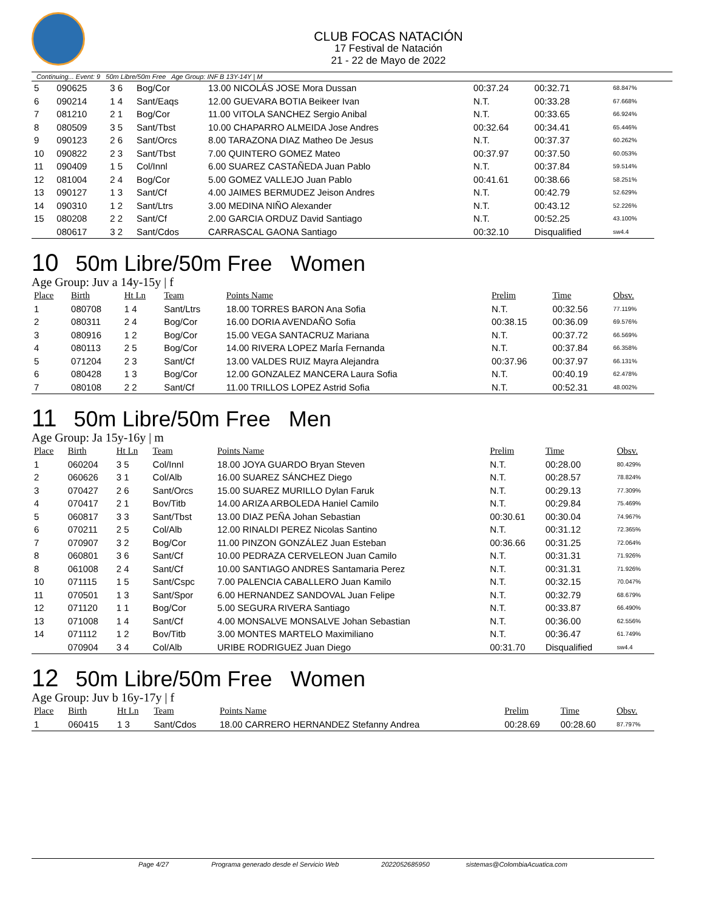CLUB FOCAS NATACIÓN
17 Festival de Natación
21 - 22 de Mayo de 2022
Continuing... Event: 9 50m Libre/50m Free Age Group: INF B 13Y-14Y | M
| 5 | 090625 | 3 6 | Bog/Cor | 13.00 NICOLÁS JOSE Mora Dussan | 00:37.24 | 00:32.71 | 68.847% |
| 6 | 090214 | 1 4 | Sant/Eaqs | 12.00 GUEVARA BOTIA Beikeer Ivan | N.T. | 00:33.28 | 67.668% |
| 7 | 081210 | 2 1 | Bog/Cor | 11.00 VITOLA SANCHEZ Sergio Anibal | N.T. | 00:33.65 | 66.924% |
| 8 | 080509 | 3 5 | Sant/Tbst | 10.00 CHAPARRO ALMEIDA Jose Andres | 00:32.64 | 00:34.41 | 65.446% |
| 9 | 090123 | 2 6 | Sant/Orcs | 8.00 TARAZONA DIAZ Matheo De Jesus | N.T. | 00:37.37 | 60.262% |
| 10 | 090822 | 2 3 | Sant/Tbst | 7.00 QUINTERO GOMEZ Mateo | 00:37.97 | 00:37.50 | 60.053% |
| 11 | 090409 | 1 5 | Col/Innl | 6.00 SUAREZ CASTAÑEDA Juan Pablo | N.T. | 00:37.84 | 59.514% |
| 12 | 081004 | 2 4 | Bog/Cor | 5.00 GOMEZ VALLEJO Juan Pablo | 00:41.61 | 00:38.66 | 58.251% |
| 13 | 090127 | 1 3 | Sant/Cf | 4.00 JAIMES BERMUDEZ Jeison Andres | N.T. | 00:42.79 | 52.629% |
| 14 | 090310 | 1 2 | Sant/Ltrs | 3.00 MEDINA NIÑO Alexander | N.T. | 00:43.12 | 52.226% |
| 15 | 080208 | 2 2 | Sant/Cf | 2.00 GARCIA ORDUZ David Santiago | N.T. | 00:52.25 | 43.100% |
| | 080617 | 3 2 | Sant/Cdos | CARRASCAL GAONA Santiago | 00:32.10 | Disqualified | sw4.4 |
10 50m Libre/50m Free Women
Age Group: Juv a 14y-15y | f
| Place | Birth | Ht Ln | Team | Points Name | Prelim | Time | Obsv. |
| --- | --- | --- | --- | --- | --- | --- | --- |
| 1 | 080708 | 1 4 | Sant/Ltrs | 18.00 TORRES BARON Ana Sofia | N.T. | 00:32.56 | 77.119% |
| 2 | 080311 | 2 4 | Bog/Cor | 16.00 DORIA AVENDAÑO Sofia | 00:38.15 | 00:36.09 | 69.576% |
| 3 | 080916 | 1 2 | Bog/Cor | 15.00 VEGA SANTACRUZ Mariana | N.T. | 00:37.72 | 66.569% |
| 4 | 080113 | 2 5 | Bog/Cor | 14.00 RIVERA LOPEZ MarÍa Fernanda | N.T. | 00:37.84 | 66.358% |
| 5 | 071204 | 2 3 | Sant/Cf | 13.00 VALDES RUIZ Mayra Alejandra | 00:37.96 | 00:37.97 | 66.131% |
| 6 | 080428 | 1 3 | Bog/Cor | 12.00 GONZALEZ MANCERA Laura Sofia | N.T. | 00:40.19 | 62.478% |
| 7 | 080108 | 2 2 | Sant/Cf | 11.00 TRILLOS LOPEZ Astrid Sofia | N.T. | 00:52.31 | 48.002% |
11 50m Libre/50m Free Men
Age Group: Ja 15y-16y | m
| Place | Birth | Ht Ln | Team | Points Name | Prelim | Time | Obsv. |
| --- | --- | --- | --- | --- | --- | --- | --- |
| 1 | 060204 | 3 5 | Col/Innl | 18.00 JOYA GUARDO Bryan Steven | N.T. | 00:28.00 | 80.429% |
| 2 | 060626 | 3 1 | Col/Alb | 16.00 SUAREZ SÁNCHEZ Diego | N.T. | 00:28.57 | 78.824% |
| 3 | 070427 | 2 6 | Sant/Orcs | 15.00 SUAREZ MURILLO Dylan Faruk | N.T. | 00:29.13 | 77.309% |
| 4 | 070417 | 2 1 | Bov/Titb | 14.00 ARIZA ARBOLEDA Haniel Camilo | N.T. | 00:29.84 | 75.469% |
| 5 | 060817 | 3 3 | Sant/Tbst | 13.00 DIAZ PEÑA Johan Sebastian | 00:30.61 | 00:30.04 | 74.967% |
| 6 | 070211 | 2 5 | Col/Alb | 12.00 RINALDI PEREZ Nicolas Santino | N.T. | 00:31.12 | 72.365% |
| 7 | 070907 | 3 2 | Bog/Cor | 11.00 PINZON GONZÁLEZ Juan Esteban | 00:36.66 | 00:31.25 | 72.064% |
| 8 | 060801 | 3 6 | Sant/Cf | 10.00 PEDRAZA CERVELEON Juan Camilo | N.T. | 00:31.31 | 71.926% |
| 8 | 061008 | 2 4 | Sant/Cf | 10.00 SANTIAGO ANDRES Santamaria Perez | N.T. | 00:31.31 | 71.926% |
| 10 | 071115 | 1 5 | Sant/Cspc | 7.00 PALENCIA CABALLERO Juan Kamilo | N.T. | 00:32.15 | 70.047% |
| 11 | 070501 | 1 3 | Sant/Spor | 6.00 HERNANDEZ SANDOVAL Juan Felipe | N.T. | 00:32.79 | 68.679% |
| 12 | 071120 | 1 1 | Bog/Cor | 5.00 SEGURA RIVERA Santiago | N.T. | 00:33.87 | 66.490% |
| 13 | 071008 | 1 4 | Sant/Cf | 4.00 MONSALVE MONSALVE Johan Sebastian | N.T. | 00:36.00 | 62.556% |
| 14 | 071112 | 1 2 | Bov/Titb | 3.00 MONTES MARTELO Maximiliano | N.T. | 00:36.47 | 61.749% |
| | 070904 | 3 4 | Col/Alb | URIBE RODRIGUEZ Juan Diego | 00:31.70 | Disqualified | sw4.4 |
12 50m Libre/50m Free Women
Age Group: Juv b 16y-17y | f
| Place | Birth | Ht Ln | Team | Points Name | Prelim | Time | Obsv. |
| --- | --- | --- | --- | --- | --- | --- | --- |
| 1 | 060415 | 1 3 | Sant/Cdos | 18.00 CARRERO HERNANDEZ Stefanny Andrea | 00:28.69 | 00:28.60 | 87.797% |
Page 4/27 Programa generado desde el Servicio Web 2022052685950 sistemas@ColombiaAcuatica.com